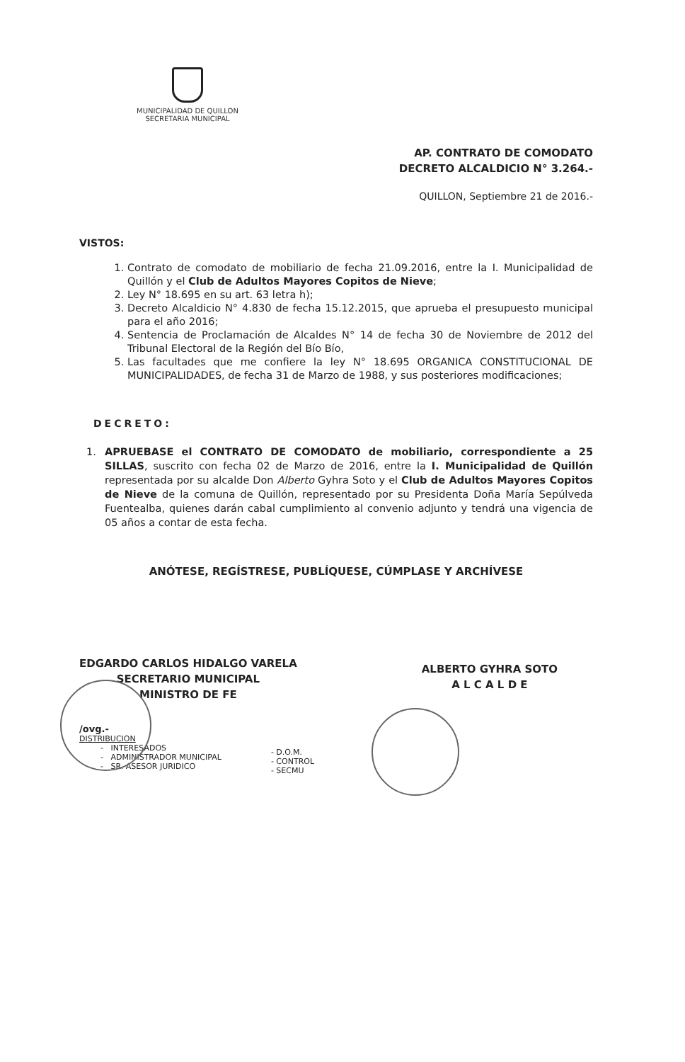MUNICIPALIDAD DE QUILLON
SECRETARIA MUNICIPAL
AP. CONTRATO DE COMODATO
DECRETO ALCALDICIO N° 3.264.-
QUILLON, Septiembre 21 de 2016.-
VISTOS:
1. Contrato de comodato de mobiliario de fecha 21.09.2016, entre la I. Municipalidad de Quillón y el Club de Adultos Mayores Copitos de Nieve;
2. Ley N° 18.695 en su art. 63 letra h);
3. Decreto Alcaldicio N° 4.830 de fecha 15.12.2015, que aprueba el presupuesto municipal para el año 2016;
4. Sentencia de Proclamación de Alcaldes N° 14 de fecha 30 de Noviembre de 2012 del Tribunal Electoral de la Región del Bío Bío,
5. Las facultades que me confiere la ley N° 18.695 ORGANICA CONSTITUCIONAL DE MUNICIPALIDADES, de fecha 31 de Marzo de 1988, y sus posteriores modificaciones;
DECRETO:
1. APRUEBASE el CONTRATO DE COMODATO de mobiliario, correspondiente a 25 SILLAS, suscrito con fecha 02 de Marzo de 2016, entre la I. Municipalidad de Quillón representada por su alcalde Don Alberto Gyhra Soto y el Club de Adultos Mayores Copitos de Nieve de la comuna de Quillón, representado por su Presidenta Doña María Sepúlveda Fuentealba, quienes darán cabal cumplimiento al convenio adjunto y tendrá una vigencia de 05 años a contar de esta fecha.
ANÓTESE, REGÍSTRESE, PUBLÍQUESE, CÚMPLASE Y ARCHÍVESE
EDGARDO CARLOS HIDALGO VARELA
SECRETARIO MUNICIPAL
MINISTRO DE FE
ALBERTO GYHRA SOTO
A L C A L D E
/ovg.-
DISTRIBUCION
- INTERESADOS
- ADMINISTRADOR MUNICIPAL
- SR. ASESOR JURIDICO
- D.O.M.
- CONTROL
- SECMU